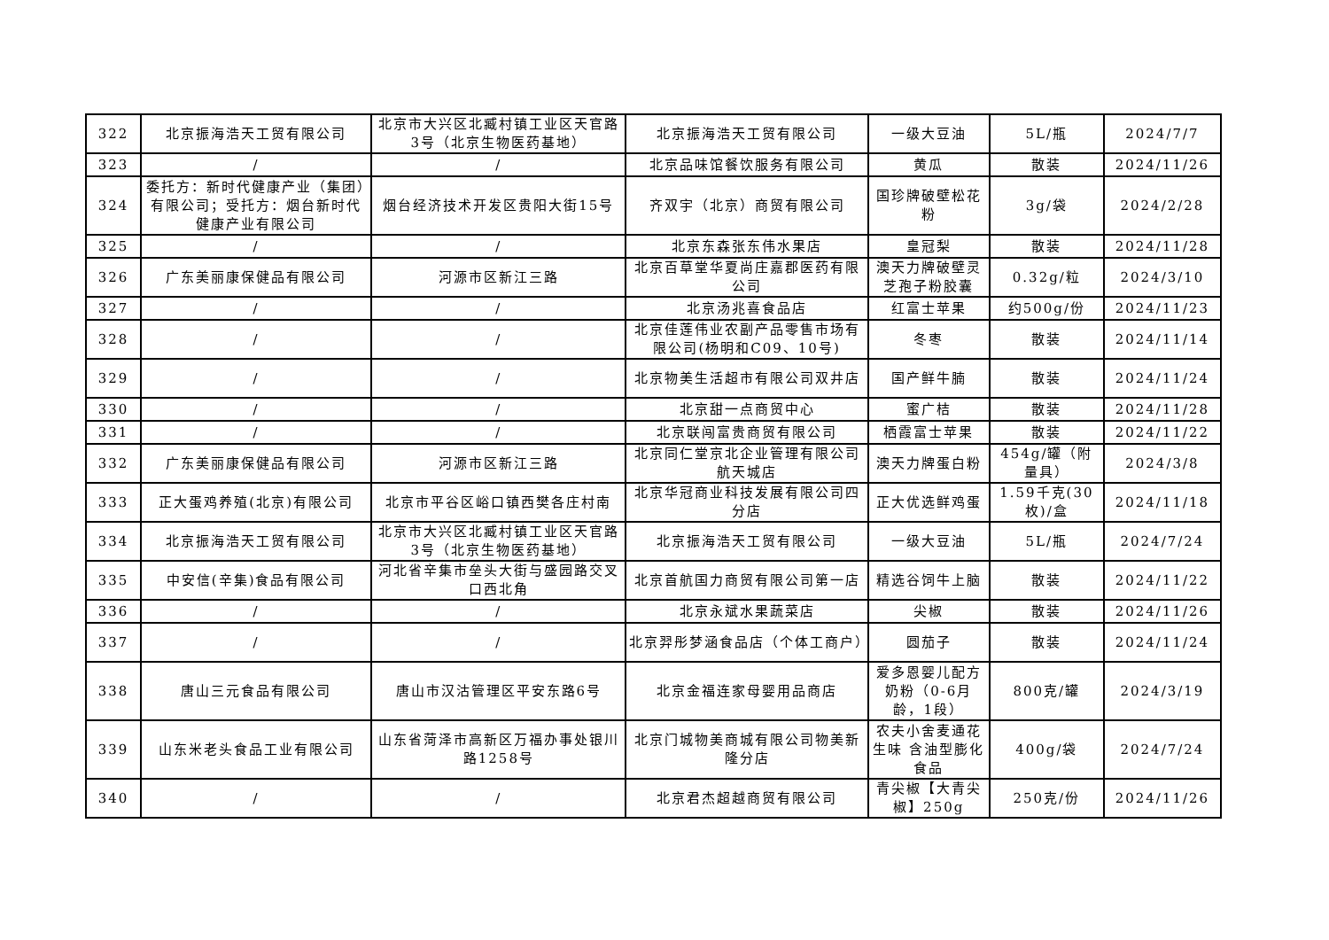| 322 | 北京振海浩天工贸有限公司 | 北京市大兴区北臧村镇工业区天官路3号（北京生物医药基地） | 北京振海浩天工贸有限公司 | 一级大豆油 | 5L/瓶 | 2024/7/7 |
| 323 | / | / | 北京品味馆餐饮服务有限公司 | 黄瓜 | 散装 | 2024/11/26 |
| 324 | 委托方：新时代健康产业（集团）有限公司；受托方：烟台新时代健康产业有限公司 | 烟台经济技术开发区贵阳大街15号 | 齐双宇（北京）商贸有限公司 | 国珍牌破壁松花粉 | 3g/袋 | 2024/2/28 |
| 325 | / | / | 北京东森张东伟水果店 | 皇冠梨 | 散装 | 2024/11/28 |
| 326 | 广东美丽康保健品有限公司 | 河源市区新江三路 | 北京百草堂华夏尚庄嘉郡医药有限公司 | 澳天力牌破壁灵芝孢子粉胶囊 | 0.32g/粒 | 2024/3/10 |
| 327 | / | / | 北京汤兆喜食品店 | 红富士苹果 | 约500g/份 | 2024/11/23 |
| 328 | / | / | 北京佳莲伟业农副产品零售市场有限公司(杨明和C09、10号) | 冬枣 | 散装 | 2024/11/14 |
| 329 | / | / | 北京物美生活超市有限公司双井店 | 国产鲜牛腩 | 散装 | 2024/11/24 |
| 330 | / | / | 北京甜一点商贸中心 | 蜜广桔 | 散装 | 2024/11/28 |
| 331 | / | / | 北京联闯富贵商贸有限公司 | 栖霞富士苹果 | 散装 | 2024/11/22 |
| 332 | 广东美丽康保健品有限公司 | 河源市区新江三路 | 北京同仁堂京北企业管理有限公司航天城店 | 澳天力牌蛋白粉 | 454g/罐（附量具） | 2024/3/8 |
| 333 | 正大蛋鸡养殖(北京)有限公司 | 北京市平谷区峪口镇西樊各庄村南 | 北京华冠商业科技发展有限公司四分店 | 正大优选鲜鸡蛋 | 1.59千克(30枚)/盒 | 2024/11/18 |
| 334 | 北京振海浩天工贸有限公司 | 北京市大兴区北臧村镇工业区天官路3号（北京生物医药基地） | 北京振海浩天工贸有限公司 | 一级大豆油 | 5L/瓶 | 2024/7/24 |
| 335 | 中安信(辛集)食品有限公司 | 河北省辛集市垒头大街与盛园路交叉口西北角 | 北京首航国力商贸有限公司第一店 | 精选谷饲牛上脑 | 散装 | 2024/11/22 |
| 336 | / | / | 北京永斌水果蔬菜店 | 尖椒 | 散装 | 2024/11/26 |
| 337 | / | / | 北京羿彤梦涵食品店（个体工商户） | 圆茄子 | 散装 | 2024/11/24 |
| 338 | 唐山三元食品有限公司 | 唐山市汉沽管理区平安东路6号 | 北京金福连家母婴用品商店 | 爱多恩婴儿配方奶粉（0-6月龄，1段） | 800克/罐 | 2024/3/19 |
| 339 | 山东米老头食品工业有限公司 | 山东省菏泽市高新区万福办事处银川路1258号 | 北京门城物美商城有限公司物美新隆分店 | 农夫小舍麦通花生味 含油型膨化食品 | 400g/袋 | 2024/7/24 |
| 340 | / | / | 北京君杰超越商贸有限公司 | 青尖椒【大青尖椒】250g | 250克/份 | 2024/11/26 |